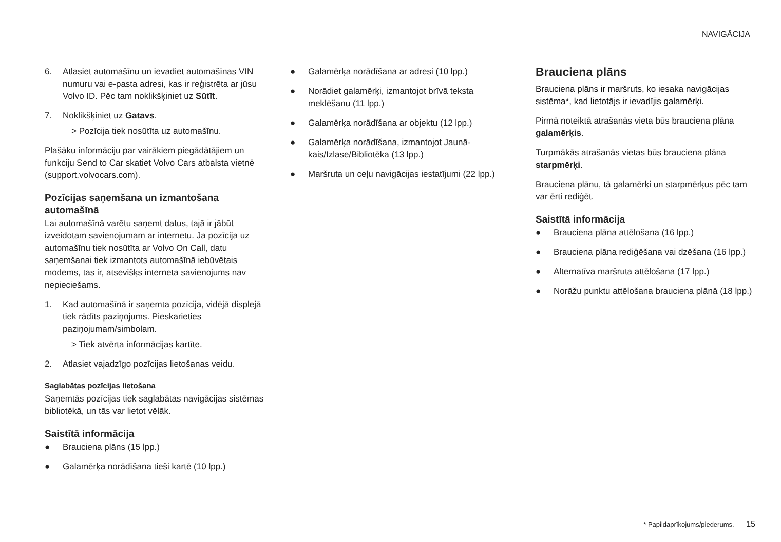NAVIGĀCIJA
6. Atlasiet automašīnu un ievadiet automašīnas VIN numuru vai e-pasta adresi, kas ir reģis­trēta ar jūsu Volvo ID. Pēc tam noklikšķiniet uz Sūtīt.
7. Noklikšķiniet uz Gatavs.
> Pozīcija tiek nosūtīta uz automašīnu.
Plašāku informāciju par vairākiem piegādātājiem un funkciju Send to Car skatiet Volvo Cars atbal­sta vietnē (support.volvocars.com).
Pozīcijas saņemšana un izmantošana automašīnā
Lai automašīnā varētu saņemt datus, tajā ir jābūt izveidotam savienojumam ar internetu. Ja pozīcija uz automašīnu tiek nosūtīta ar Volvo On Call, datu saņemšanai tiek izmantots automašīnā iebūvētais modems, tas ir, atsevišķs interneta savienojums nav nepieciešams.
1. Kad automašīnā ir saņemta pozīcija, vidējā displejā tiek rādīts paziņojums. Pieskarieties paziņojumam/simbolam.
> Tiek atvērta informācijas kartīte.
2. Atlasiet vajadzīgo pozīcijas lietošanas veidu.
Saglabātas pozīcijas lietošana
Saņemtās pozīcijas tiek saglabātas navigācijas sistēmas bibliotēkā, un tās var lietot vēlāk.
Saistītā informācija
● Brauciena plāns (15 lpp.)
● Galamērķa norādīšana tieši kartē (10 lpp.)
● Galamērķa norādīšana ar adresi (10 lpp.)
● Norādiet galamērķi, izmantojot brīvā teksta meklēšanu (11 lpp.)
● Galamērķa norādīšana ar objektu (12 lpp.)
● Galamērķa norādīšana, izmantojot Jaunā­kais/Izlase/Bibliotēka (13 lpp.)
● Maršruta un ceļu navigācijas iestatījumi (22 lpp.)
Brauciena plāns
Brauciena plāns ir maršruts, ko iesaka navigāci­jas sistēma*, kad lietotājs ir ievadījis galamērķi.
Pirmā noteiktā atrašanās vieta būs brauciena plāna galamērķis.
Turpmākās atrašanās vietas būs brauciena plāna starpmērķi.
Brauciena plānu, tā galamērķi un starpmērķus pēc tam var ērti rediģēt.
Saistītā informācija
● Brauciena plāna attēlošana (16 lpp.)
● Brauciena plāna rediģēšana vai dzēšana (16 lpp.)
● Alternatīva maršruta attēlošana (17 lpp.)
● Norāžu punktu attēlošana brauciena plānā (18 lpp.)
* Papildaprīkojums/piederums. 15